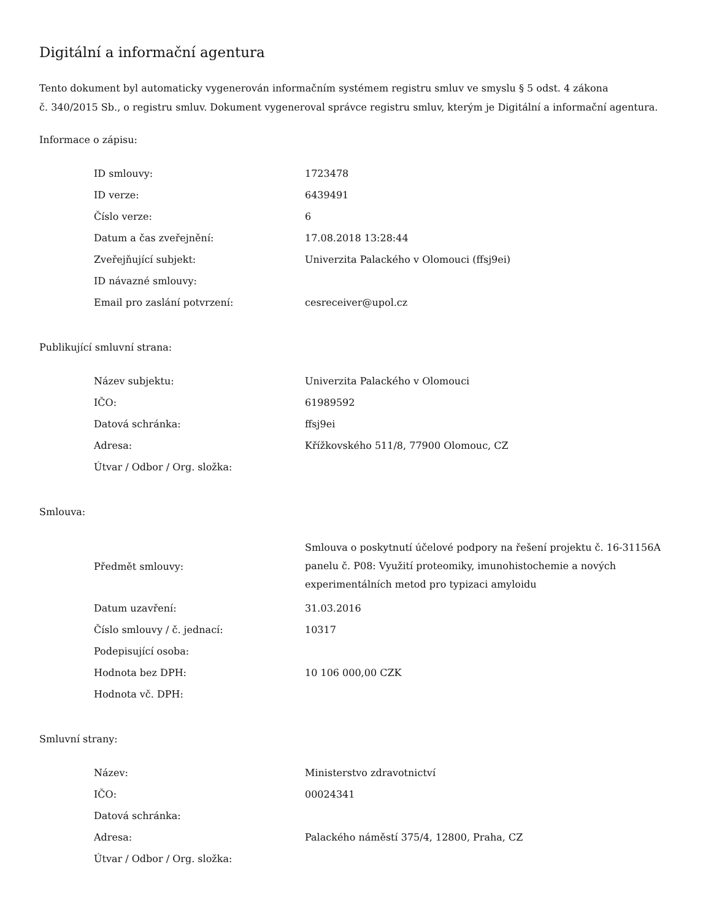Digitální a informační agentura
Tento dokument byl automaticky vygenerován informačním systémem registru smluv ve smyslu § 5 odst. 4 zákona
č. 340/2015 Sb., o registru smluv. Dokument vygeneroval správce registru smluv, kterým je Digitální a informační agentura.
Informace o zápisu:
| ID smlouvy: | 1723478 |
| ID verze: | 6439491 |
| Číslo verze: | 6 |
| Datum a čas zveřejnění: | 17.08.2018 13:28:44 |
| Zveřejňující subjekt: | Univerzita Palackého v Olomouci (ffsj9ei) |
| ID návazné smlouvy: | |
| Email pro zaslání potvrzení: | cesreceiver@upol.cz |
Publikující smluvní strana:
| Název subjektu: | Univerzita Palackého v Olomouci |
| IČO: | 61989592 |
| Datová schránka: | ffsj9ei |
| Adresa: | Křížkovského 511/8, 77900 Olomouc, CZ |
| Útvar / Odbor / Org. složka: | |
Smlouva:
| Předmět smlouvy: | Smlouva o poskytnutí účelové podpory na řešení projektu č. 16-31156A panelu č. P08: Využití proteomiky, imunohistochemie a nových experimentálních metod pro typizaci amyloidu |
| Datum uzavření: | 31.03.2016 |
| Číslo smlouvy / č. jednací: | 10317 |
| Podepisující osoba: | |
| Hodnota bez DPH: | 10 106 000,00 CZK |
| Hodnota vč. DPH: | |
Smluvní strany:
| Název: | Ministerstvo zdravotnictví |
| IČO: | 00024341 |
| Datová schránka: | |
| Adresa: | Palackého náměstí 375/4, 12800, Praha, CZ |
| Útvar / Odbor / Org. složka: | |